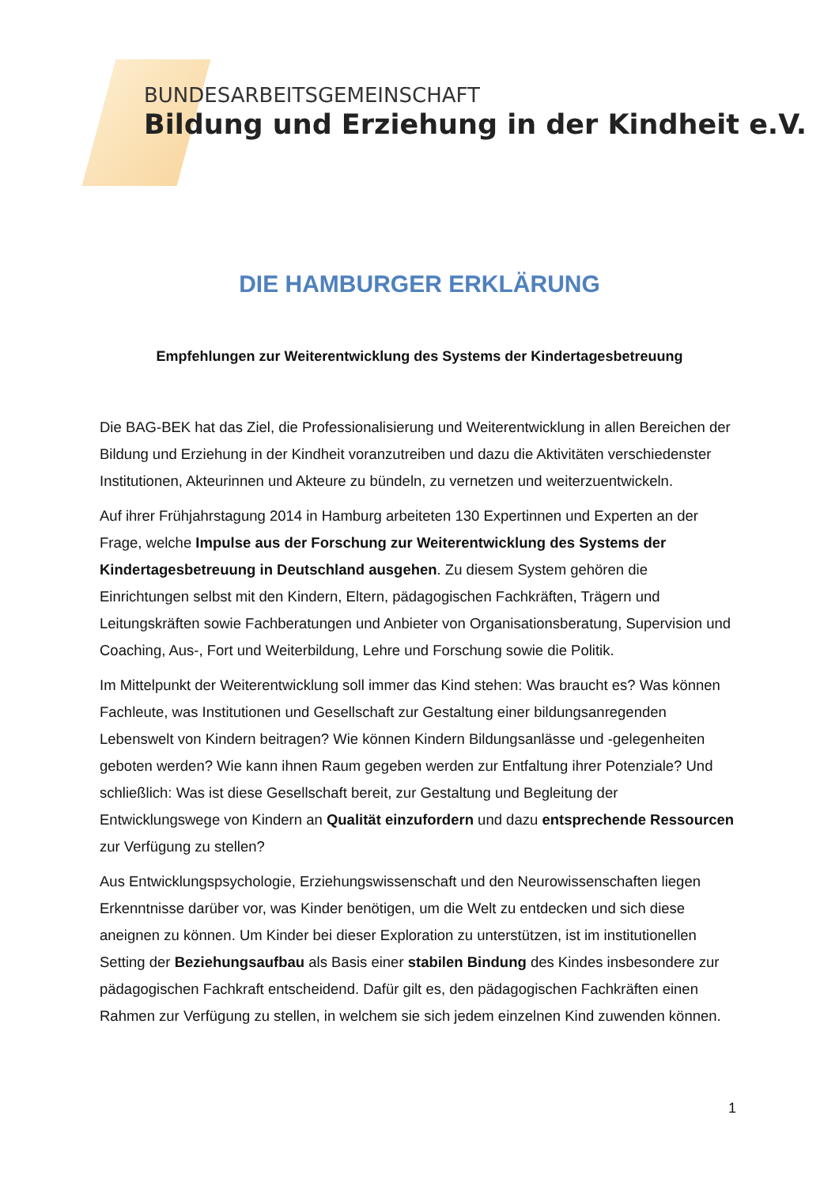BUNDESARBEITSGEMEINSCHAFT
Bildung und Erziehung in der Kindheit e.V.
DIE HAMBURGER ERKLÄRUNG
Empfehlungen zur Weiterentwicklung des Systems der Kindertagesbetreuung
Die BAG-BEK hat das Ziel, die Professionalisierung und Weiterentwicklung in allen Bereichen der Bildung und Erziehung in der Kindheit voranzutreiben und dazu die Aktivitäten verschiedenster Institutionen, Akteurinnen und Akteure zu bündeln, zu vernetzen und weiterzuentwickeln.
Auf ihrer Frühjahrstagung 2014 in Hamburg arbeiteten 130 Expertinnen und Experten an der Frage, welche Impulse aus der Forschung zur Weiterentwicklung des Systems der Kindertagesbetreuung in Deutschland ausgehen. Zu diesem System gehören die Einrichtungen selbst mit den Kindern, Eltern, pädagogischen Fachkräften, Trägern und Leitungskräften sowie Fachberatungen und Anbieter von Organisationsberatung, Supervision und Coaching, Aus-, Fort und Weiterbildung, Lehre und Forschung sowie die Politik.
Im Mittelpunkt der Weiterentwicklung soll immer das Kind stehen: Was braucht es? Was können Fachleute, was Institutionen und Gesellschaft zur Gestaltung einer bildungsanregenden Lebenswelt von Kindern beitragen? Wie können Kindern Bildungsanlässe und -gelegenheiten geboten werden? Wie kann ihnen Raum gegeben werden zur Entfaltung ihrer Potenziale? Und schließlich: Was ist diese Gesellschaft bereit, zur Gestaltung und Begleitung der Entwicklungswege von Kindern an Qualität einzufordern und dazu entsprechende Ressourcen zur Verfügung zu stellen?
Aus Entwicklungspsychologie, Erziehungswissenschaft und den Neurowissenschaften liegen Erkenntnisse darüber vor, was Kinder benötigen, um die Welt zu entdecken und sich diese aneignen zu können. Um Kinder bei dieser Exploration zu unterstützen, ist im institutionellen Setting der Beziehungsaufbau als Basis einer stabilen Bindung des Kindes insbesondere zur pädagogischen Fachkraft entscheidend. Dafür gilt es, den pädagogischen Fachkräften einen Rahmen zur Verfügung zu stellen, in welchem sie sich jedem einzelnen Kind zuwenden können.
1